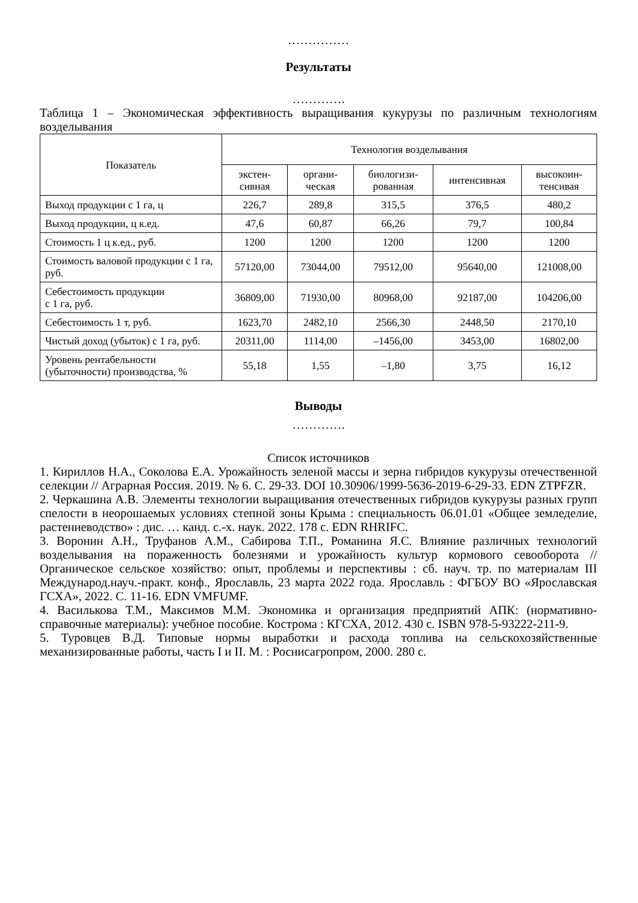……………
Результаты
………….
Таблица 1 – Экономическая эффективность выращивания кукурузы по различным технологиям возделывания
| Показатель | Технология возделывания | | | | |
| --- | --- | --- | --- | --- | --- |
| | экстен- сивная | органи- ческая | биологизи- рованная | интенсивная | высокоин- тенсивая |
| Выход продукции с 1 га, ц | 226,7 | 289,8 | 315,5 | 376,5 | 480,2 |
| Выход продукции, ц к.ед. | 47,6 | 60,87 | 66,26 | 79,7 | 100,84 |
| Стоимость 1 ц к.ед., руб. | 1200 | 1200 | 1200 | 1200 | 1200 |
| Стоимость валовой продукции с 1 га, руб. | 57120,00 | 73044,00 | 79512,00 | 95640,00 | 121008,00 |
| Себестоимость продукции с 1 га, руб. | 36809,00 | 71930,00 | 80968,00 | 92187,00 | 104206,00 |
| Себестоимость 1 т, руб. | 1623,70 | 2482,10 | 2566,30 | 2448,50 | 2170,10 |
| Чистый доход (убыток) с 1 га, руб. | 20311,00 | 1114,00 | –1456,00 | 3453,00 | 16802,00 |
| Уровень рентабельности (убыточности) производства, % | 55,18 | 1,55 | –1,80 | 3,75 | 16,12 |
Выводы
………….
Список источников
1. Кириллов Н.А., Соколова Е.А. Урожайность зеленой массы и зерна гибридов кукурузы отечественной селекции // Аграрная Россия. 2019. № 6. С. 29-33. DOI 10.30906/1999-5636-2019-6-29-33. EDN ZTPFZR.
2. Черкашина А.В. Элементы технологии выращивания отечественных гибридов кукурузы разных групп спелости в неорошаемых условиях степной зоны Крыма : специальность 06.01.01 «Общее земледелие, растениеводство» : дис. … канд. с.-х. наук. 2022. 178 с. EDN RHRIFC.
3. Воронин А.Н., Труфанов А.М., Сабирова Т.П., Романина Я.С. Влияние различных технологий возделывания на пораженность болезнями и урожайность культур кормового севооборота // Органическое сельское хозяйство: опыт, проблемы и перспективы : сб. науч. тр. по материалам III Международ.науч.-практ. конф., Ярославль, 23 марта 2022 года. Ярославль : ФГБОУ ВО «Ярославская ГСХА», 2022. С. 11-16. EDN VMFUMF.
4. Василькова Т.М., Максимов М.М. Экономика и организация предприятий АПК: (нормативно-справочные материалы): учебное пособие. Кострома : КГСХА, 2012. 430 с. ISBN 978-5-93222-211-9.
5. Туровцев В.Д. Типовые нормы выработки и расхода топлива на сельскохозяйственные механизированные работы, часть I и II. М. : Роснисагропром, 2000. 280 с.